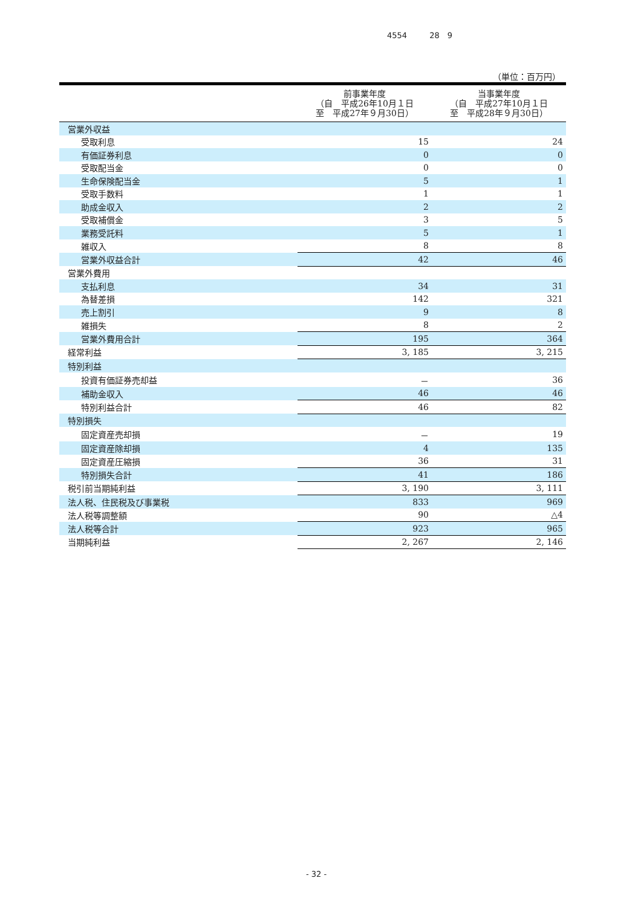4554 28　9
（単位：百万円）
| | 前事業年度 （自 平成26年10月１日 至 平成27年９月30日） | 当事業年度 （自 平成27年10月１日 至 平成28年９月30日） |
| --- | --- | --- |
| 営業外収益 | | |
| 受取利息 | 15 | 24 |
| 有価証券利息 | 0 | 0 |
| 受取配当金 | 0 | 0 |
| 生命保険配当金 | 5 | 1 |
| 受取手数料 | 1 | 1 |
| 助成金収入 | 2 | 2 |
| 受取補償金 | 3 | 5 |
| 業務受託料 | 5 | 1 |
| 雑収入 | 8 | 8 |
| 営業外収益合計 | 42 | 46 |
| 営業外費用 | | |
| 支払利息 | 34 | 31 |
| 為替差損 | 142 | 321 |
| 売上割引 | 9 | 8 |
| 雑損失 | 8 | 2 |
| 営業外費用合計 | 195 | 364 |
| 経常利益 | 3, 185 | 3, 215 |
| 特別利益 | | |
| 投資有価証券売却益 | － | 36 |
| 補助金収入 | 46 | 46 |
| 特別利益合計 | 46 | 82 |
| 特別損失 | | |
| 固定資産売却損 | － | 19 |
| 固定資産除却損 | 4 | 135 |
| 固定資産圧縮損 | 36 | 31 |
| 特別損失合計 | 41 | 186 |
| 税引前当期純利益 | 3, 190 | 3, 111 |
| 法人税、住民税及び事業税 | 833 | 969 |
| 法人税等調整額 | 90 | △4 |
| 法人税等合計 | 923 | 965 |
| 当期純利益 | 2, 267 | 2, 146 |
- 32 -